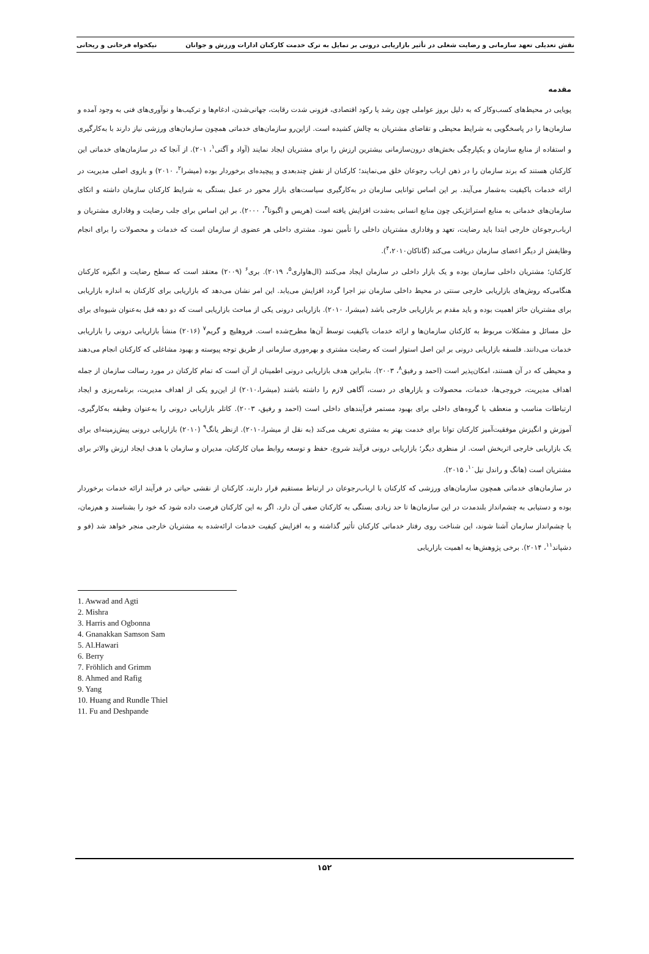نقش تعدیلی تعهد سازمانی و رضایت شغلی در تأثیر بازاریابی درونی بر تمایل به ترک خدمت کارکنان ادارات ورزش و جوانان نیکخواه فرخانی و ریحانی
مقدمه
پویایی در محیط‌های کسب‌وکار که به دلیل بروز عواملی چون رشد یا رکود اقتصادی، فزونی شدت رقابت، جهانی‌شدن، ادغام‌ها و ترکیب‌ها و نوآوری‌های فنی به وجود آمده و سازمان‌ها را در پاسخگویی به شرایط محیطی و تقاضای مشتریان به چالش کشیده است. ازاین‌رو سازمان‌های خدماتی همچون سازمان‌های ورزشی نیاز دارند با به‌کارگیری و استفاده از منابع سازمان و یکپارچگی بخش‌های درون‌سازمانی بیشترین ارزش را برای مشتریان ایجاد نمایند (آواد و آگتی<sup>۱</sup>، ۲۰۱). از آنجا که در سازمان‌های خدماتی این کارکنان هستند که برند سازمان را در ذهن ارباب رجوعان خلق می‌نمایند؛ کارکنان از نقش چندبعدی و پیچیده‌ای برخوردار بوده (میشرا<sup>۲</sup>، ۲۰۱۰) و بازوی اصلی مدیریت در ارائه خدمات باکیفیت به‌شمار می‌آیند. بر این اساس توانایی سازمان در به‌کارگیری سیاست‌های بازار محور در عمل بستگی به شرایط کارکنان سازمان داشته و اتکای سازمان‌های خدماتی به منابع استراتژیکی چون منابع انسانی به‌شدت افزایش یافته است (هریس و اگبونا<sup>۳</sup>، ۲۰۰۰). بر این اساس برای جلب رضایت و وفاداری مشتریان و ارباب‌رجوعان خارجی ابتدا باید رضایت، تعهد و وفاداری مشتریان داخلی را تأمین نمود. مشتری داخلی هر عضوی از سازمان است که خدمات و محصولات را برای انجام وظایفش از دیگر اعضای سازمان دریافت می‌کند (گاناکان<sup>۴</sup>،۲۰۱۰).
کارکنان؛ مشتریان داخلی سازمان بوده و یک بازار داخلی در سازمان ایجاد می‌کنند (ال‌هاواری<sup>۵</sup>، ۲۰۱۹). بری<sup>۶</sup> (۲۰۰۹) معتقد است که سطح رضایت و انگیزه کارکنان هنگامی‌که روش‌های بازاریابی خارجی سنتی در محیط داخلی سازمان نیز اجرا گردد افزایش می‌یابد. این امر نشان می‌دهد که بازاریابی برای کارکنان به اندازه بازاریابی برای مشتریان حائز اهمیت بوده و باید مقدم بر بازاریابی خارجی باشد (میشرا، ۲۰۱۰). بازاریابی درونی یکی از مباحث بازاریابی است که دو دهه قبل به‌عنوان شیوه‌ای برای حل مسائل و مشکلات مربوط به کارکنان سازمان‌ها و ارائه خدمات باکیفیت توسط آن‌ها مطرح‌شده است. فروهلیچ و گریم<sup>۷</sup> (۲۰۱۶) منشأ بازاریابی درونی را بازاریابی خدمات می‌دانند. فلسفه بازاریابی درونی بر این اصل استوار است که رضایت مشتری و بهره‌وری سازمانی از طریق توجه پیوسته و بهبود مشاغلی که کارکنان انجام می‌دهند و محیطی که در آن هستند، امکان‌پذیر است (احمد و رفیق<sup>۸</sup>، ۲۰۰۳). بنابراین هدف بازاریابی درونی اطمینان از آن است که تمام کارکنان در مورد رسالت سازمان از جمله اهداف مدیریت، خروجی‌ها، خدمات، محصولات و بازارهای در دست، آگاهی لازم را داشته باشند (میشرا،۲۰۱۰) از این‌رو یکی از اهداف مدیریت، برنامه‌ریزی و ایجاد ارتباطات مناسب و منعطف با گروه‌های داخلی برای بهبود مستمر فرآیندهای داخلی است (احمد و رفیق، ۲۰۰۳). کاتلر بازاریابی درونی را به‌عنوان وظیفه به‌کارگیری، آموزش و انگیزش موفقیت‌آمیز کارکنان توانا برای خدمت بهتر به مشتری تعریف می‌کند (به نقل از میشرا،۲۰۱۰). ازنظر یانگ<sup>۹</sup> (۲۰۱۰) بازاریابی درونی پیش‌زمینه‌ای برای یک بازاریابی خارجی اثربخش است. از منظری دیگر؛ بازاریابی درونی فرآیند شروع، حفظ و توسعه روابط میان کارکنان، مدیران و سازمان با هدف ایجاد ارزش والاتر برای مشتریان است (هانگ و راندل تیل<sup>۱۰</sup>، ۲۰۱۵).
در سازمان‌های خدماتی همچون سازمان‌های ورزشی که کارکنان با ارباب‌رجوعان در ارتباط مستقیم قرار دارند، کارکنان از نقشی حیاتی در فرآیند ارائه خدمات برخوردار بوده و دستیابی به چشم‌انداز بلندمدت در این سازمان‌ها تا حد زیادی بستگی به کارکنان صفی آن دارد. اگر به این کارکنان فرصت داده شود که خود را بشناسند و هم‌زمان، با چشم‌انداز سازمان آشنا شوند، این شناخت روی رفتار خدماتی کارکنان تأثیر گذاشته و به افزایش کیفیت خدمات ارائه‌شده به مشتریان خارجی منجر خواهد شد (فو و دشپاند<sup>۱۱</sup>، ۲۰۱۴). برخی پژوهش‌ها به اهمیت بازاریابی
1. Awwad and Agti
2. Mishra
3. Harris and Ogbonna
4. Gnanakkan Samson Sam
5. Al.Hawari
6. Berry
7. Fröhlich and Grimm
8. Ahmed and Rafig
9. Yang
10. Huang and Rundle Thiel
11. Fu and Deshpande
۱۵۲